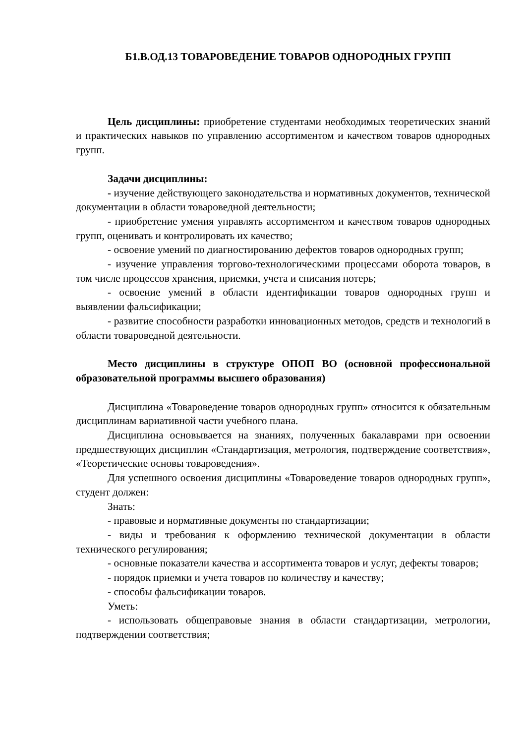Б1.В.ОД.13 ТОВАРОВЕДЕНИЕ ТОВАРОВ ОДНОРОДНЫХ ГРУПП
Цель дисциплины: приобретение студентами необходимых теоретических знаний и практических навыков по управлению ассортиментом и качеством товаров однородных групп.
Задачи дисциплины:
- изучение действующего законодательства и нормативных документов, технической документации в области товароведной деятельности;
- приобретение умения управлять ассортиментом и качеством товаров однородных групп, оценивать и контролировать их качество;
- освоение умений по диагностированию дефектов товаров однородных групп;
- изучение управления торгово-технологическими процессами оборота товаров, в том числе процессов хранения, приемки, учета и списания потерь;
- освоение умений в области идентификации товаров однородных групп и выявлении фальсификации;
- развитие способности разработки инновационных методов, средств и технологий в области товароведной деятельности.
Место дисциплины в структуре ОПОП ВО (основной профессиональной образовательной программы высшего образования)
Дисциплина «Товароведение товаров однородных групп» относится к обязательным дисциплинам вариативной части учебного плана.
Дисциплина основывается на знаниях, полученных бакалаврами при освоении предшествующих дисциплин «Стандартизация, метрология, подтверждение соответствия», «Теоретические основы товароведения».
Для успешного освоения дисциплины «Товароведение товаров однородных групп», студент должен:
Знать:
- правовые и нормативные документы по стандартизации;
- виды и требования к оформлению технической документации в области технического регулирования;
- основные показатели качества и ассортимента товаров и услуг, дефекты товаров;
- порядок приемки и учета товаров по количеству и качеству;
- способы фальсификации товаров.
Уметь:
- использовать общеправовые знания в области стандартизации, метрологии, подтверждении соответствия;